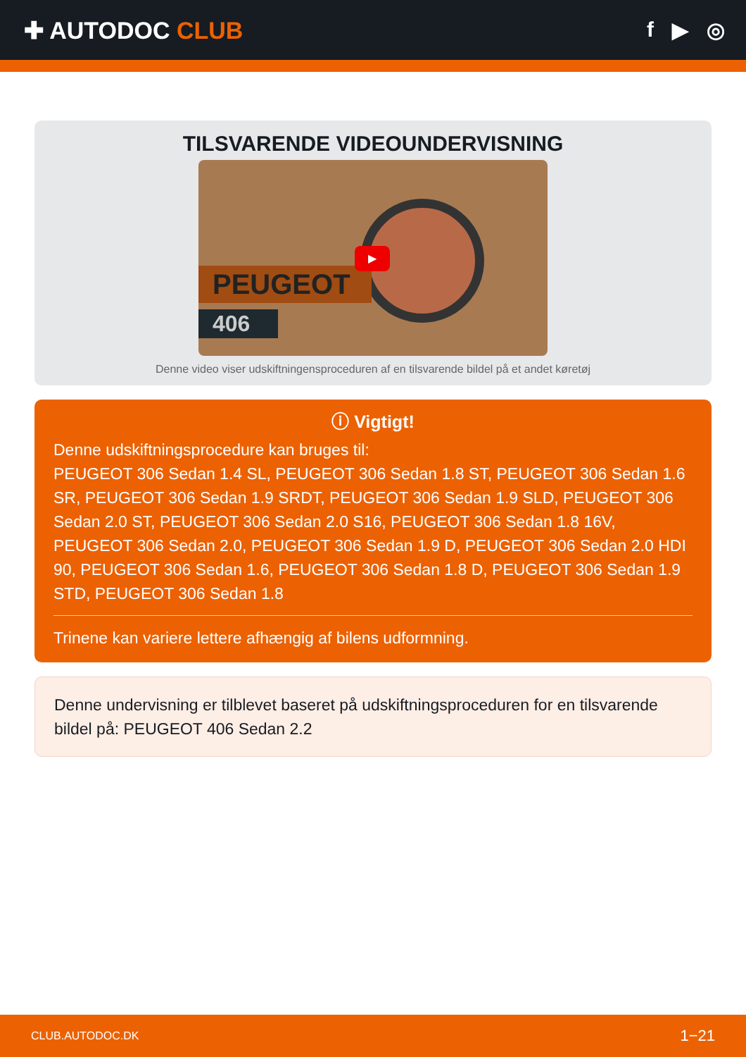✚ AUTODOC CLUB f ▶ ◎
TILSVARENDE VIDEOUNDERVISNING
PEUGEOT
406
▶
Denne video viser udskiftningensproceduren af en tilsvarende bildel på et andet køretøj
ⓘ Vigtigt!
Denne udskiftningsprocedure kan bruges til:
PEUGEOT 306 Sedan 1.4 SL, PEUGEOT 306 Sedan 1.8 ST, PEUGEOT 306 Sedan 1.6 SR, PEUGEOT 306 Sedan 1.9 SRDT, PEUGEOT 306 Sedan 1.9 SLD, PEUGEOT 306 Sedan 2.0 ST, PEUGEOT 306 Sedan 2.0 S16, PEUGEOT 306 Sedan 1.8 16V, PEUGEOT 306 Sedan 2.0, PEUGEOT 306 Sedan 1.9 D, PEUGEOT 306 Sedan 2.0 HDI 90, PEUGEOT 306 Sedan 1.6, PEUGEOT 306 Sedan 1.8 D, PEUGEOT 306 Sedan 1.9 STD, PEUGEOT 306 Sedan 1.8
Trinene kan variere lettere afhængig af bilens udformning.
Denne undervisning er tilblevet baseret på udskiftningsproceduren for en tilsvarende bildel på: PEUGEOT 406 Sedan 2.2
CLUB.AUTODOC.DK 1−21